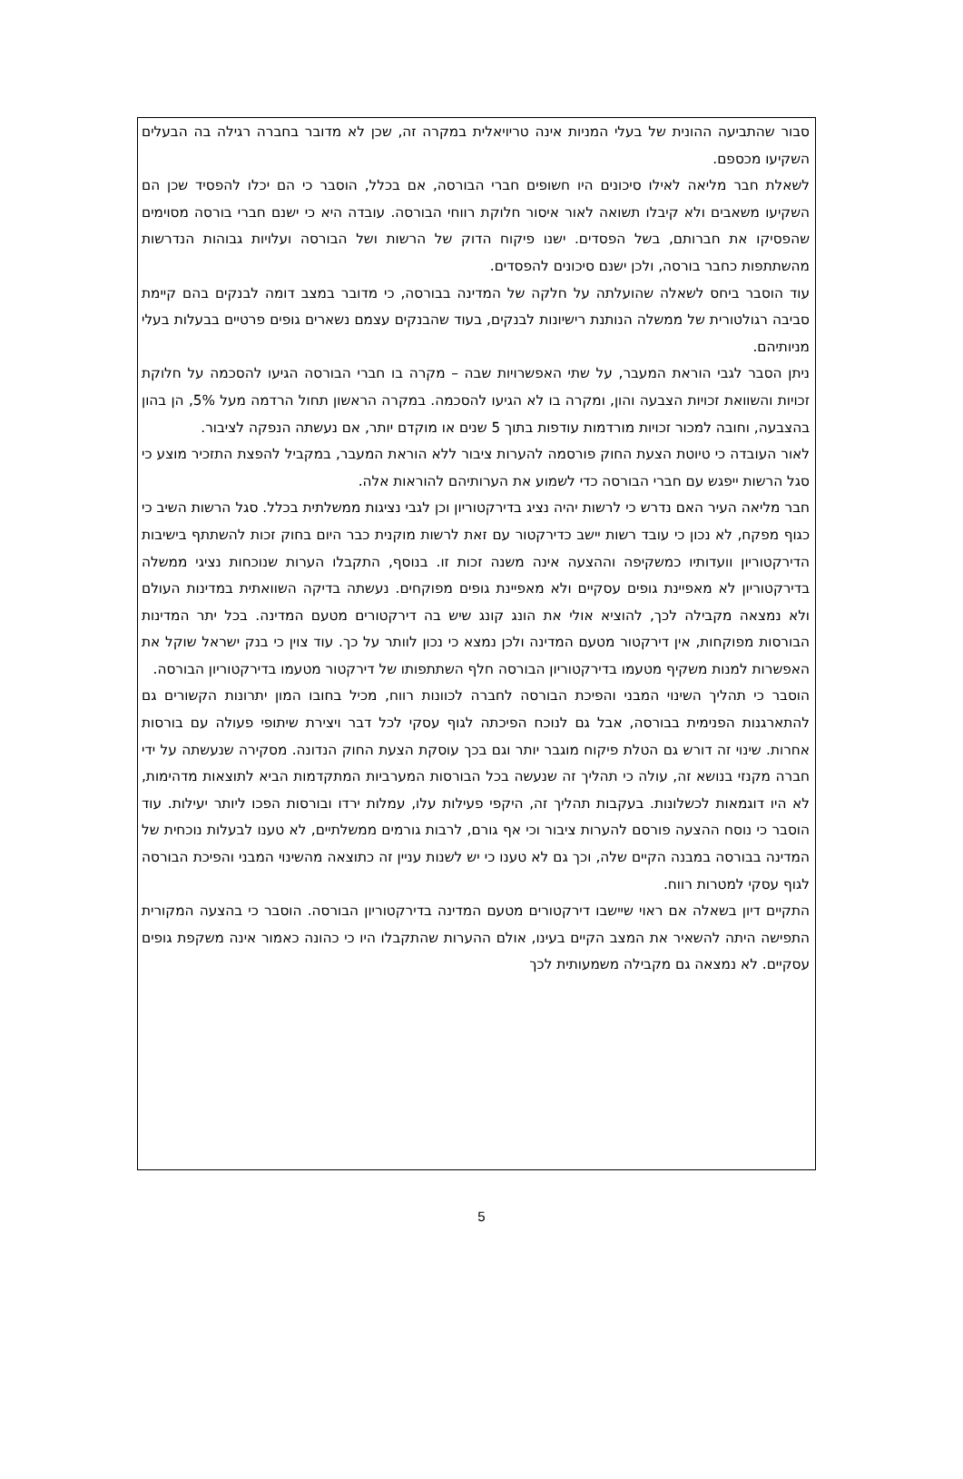סבור שהתביעה ההונית של בעלי המניות אינה טריויאלית במקרה זה, שכן לא מדובר בחברה רגילה בה הבעלים השקיעו מכספם.
לשאלת חבר מליאה לאילו סיכונים היו חשופים חברי הבורסה, אם בכלל, הוסבר כי הם יכלו להפסיד שכן הם השקיעו משאבים ולא קיבלו תשואה לאור איסור חלוקת רווחי הבורסה. עובדה היא כי ישנם חברי בורסה מסוימים שהפסיקו את חברותם, בשל הפסדים. ישנו פיקוח הדוק של הרשות ושל הבורסה ועלויות גבוהות הנדרשות מהשתתפות כחבר בורסה, ולכן ישנם סיכונים להפסדים.
עוד הוסבר ביחס לשאלה שהועלתה על חלקה של המדינה בבורסה, כי מדובר במצב דומה לבנקים בהם קיימת סביבה רגולטורית של ממשלה הנותנת רישיונות לבנקים, בעוד שהבנקים עצמם נשארים גופים פרטיים בבעלות בעלי מניותיהם.
ניתן הסבר לגבי הוראת המעבר, על שתי האפשרויות שבה – מקרה בו חברי הבורסה הגיעו להסכמה על חלוקת זכויות והשוואת זכויות הצבעה והון, ומקרה בו לא הגיעו להסכמה. במקרה הראשון תחול הרדמה מעל 5%, הן בהון בהצבעה, וחובה למכור זכויות מורדמות עודפות בתוך 5 שנים או מוקדם יותר, אם נעשתה הנפקה לציבור.
לאור העובדה כי טיוטת הצעת החוק פורסמה להערות ציבור ללא הוראת המעבר, במקביל להפצת התזכיר מוצע כי סגל הרשות ייפגש עם חברי הבורסה כדי לשמוע את הערותיהם להוראות אלה.
חבר מליאה העיר האם נדרש כי לרשות יהיה נציג בדירקטוריון וכן לגבי נציגות ממשלתית בכלל. סגל הרשות השיב כי כגוף מפקח, לא נכון כי עובד רשות יישב כדירקטור עם זאת לרשות מוקנית כבר היום בחוק זכות להשתתף בישיבות הדירקטוריון וועדותיו כמשקיפה וההצעה אינה משנה זכות זו. בנוסף, התקבלו הערות שנוכחות נציגי ממשלה בדירקטוריון לא מאפיינת גופים עסקיים ולא מאפיינת גופים מפוקחים. נעשתה בדיקה השוואתית במדינות העולם ולא נמצאה מקבילה לכך, להוציא אולי את הונג קונג שיש בה דירקטורים מטעם המדינה. בכל יתר המדינות הבורסות מפוקחות, אין דירקטור מטעם המדינה ולכן נמצא כי נכון לוותר על כך. עוד צוין כי בנק ישראל שוקל את האפשרות למנות משקיף מטעמו בדירקטוריון הבורסה חלף השתתפותו של דירקטור מטעמו בדירקטוריון הבורסה.
הוסבר כי תהליך השינוי המבני והפיכת הבורסה לחברה לכוונות רווח, מכיל בחובו המון יתרונות הקשורים גם להתארגנות הפנימית בבורסה, אבל גם לנוכח הפיכתה לגוף עסקי לכל דבר ויצירת שיתופי פעולה עם בורסות אחרות. שינוי זה דורש גם הטלת פיקוח מוגבר יותר וגם בכך עוסקת הצעת החוק הנדונה. מסקירה שנעשתה על ידי חברה מקנזי בנושא זה, עולה כי תהליך זה שנעשה בכל הבורסות המערביות המתקדמות הביא לתוצאות מדהימות, לא היו דוגמאות לכשלונות. בעקבות תהליך זה, היקפי פעילות עלו, עמלות ירדו ובורסות הפכו ליותר יעילות. עוד הוסבר כי נוסח ההצעה פורסם להערות ציבור וכי אף גורם, לרבות גורמים ממשלתיים, לא טענו לבעלות נוכחית של המדינה בבורסה במבנה הקיים שלה, וכך גם לא טענו כי יש לשנות עניין זה כתוצאה מהשינוי המבני והפיכת הבורסה לגוף עסקי למטרות רווח.
התקיים דיון בשאלה אם ראוי שיישבו דירקטורים מטעם המדינה בדירקטוריון הבורסה. הוסבר כי בהצעה המקורית התפישה היתה להשאיר את המצב הקיים בעינו, אולם ההערות שהתקבלו היו כי כהונה כאמור אינה משקפת גופים עסקיים. לא נמצאה גם מקבילה משמעותית לכך
5